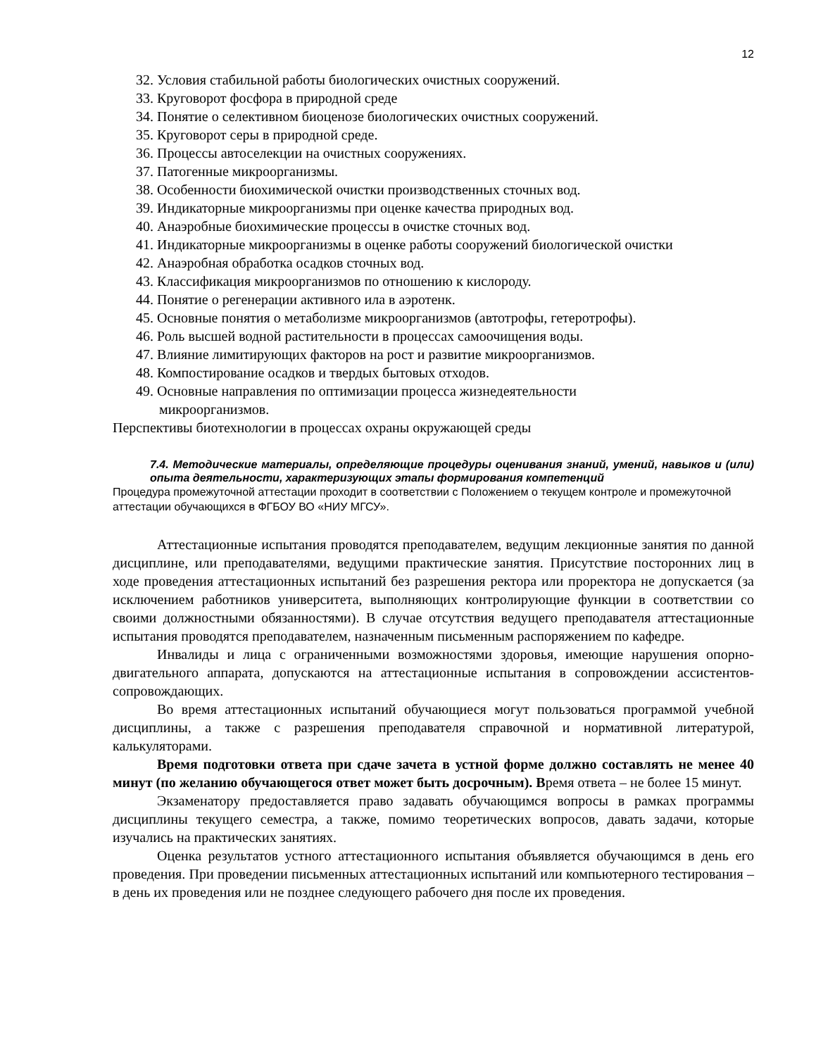12
32. Условия стабильной работы биологических очистных сооружений.
33. Круговорот фосфора в природной среде
34. Понятие о селективном биоценозе биологических очистных сооружений.
35. Круговорот серы в природной среде.
36. Процессы автоселекции на очистных сооружениях.
37. Патогенные микроорганизмы.
38. Особенности биохимической очистки производственных сточных вод.
39. Индикаторные микроорганизмы при оценке качества природных вод.
40. Анаэробные биохимические процессы в очистке сточных вод.
41. Индикаторные микроорганизмы в оценке работы сооружений биологической очистки
42. Анаэробная обработка осадков сточных вод.
43. Классификация микроорганизмов по отношению к кислороду.
44. Понятие о регенерации активного ила в аэротенк.
45. Основные понятия о метаболизме микроорганизмов (автотрофы, гетеротрофы).
46. Роль высшей водной растительности в процессах самоочищения воды.
47. Влияние лимитирующих факторов на рост и развитие микроорганизмов.
48. Компостирование осадков и твердых бытовых отходов.
49. Основные направления по оптимизации процесса жизнедеятельности
микроорганизмов.
Перспективы биотехнологии в процессах охраны окружающей среды
7.4. Методические материалы, определяющие процедуры оценивания знаний, умений, навыков и (или) опыта деятельности, характеризующих этапы формирования компетенций
Процедура промежуточной аттестации проходит в соответствии с Положением о текущем контроле и промежуточной аттестации обучающихся в ФГБОУ ВО «НИУ МГСУ».
Аттестационные испытания проводятся преподавателем, ведущим лекционные занятия по данной дисциплине, или преподавателями, ведущими практические занятия. Присутствие посторонних лиц в ходе проведения аттестационных испытаний без разрешения ректора или проректора не допускается (за исключением работников университета, выполняющих контролирующие функции в соответствии со своими должностными обязанностями). В случае отсутствия ведущего преподавателя аттестационные испытания проводятся преподавателем, назначенным письменным распоряжением по кафедре.
Инвалиды и лица с ограниченными возможностями здоровья, имеющие нарушения опорно-двигательного аппарата, допускаются на аттестационные испытания в сопровождении ассистентов-сопровождающих.
Во время аттестационных испытаний обучающиеся могут пользоваться программой учебной дисциплины, а также с разрешения преподавателя справочной и нормативной литературой, калькуляторами.
Время подготовки ответа при сдаче зачета в устной форме должно составлять не менее 40 минут (по желанию обучающегося ответ может быть досрочным). Время ответа – не более 15 минут.
Экзаменатору предоставляется право задавать обучающимся вопросы в рамках программы дисциплины текущего семестра, а также, помимо теоретических вопросов, давать задачи, которые изучались на практических занятиях.
Оценка результатов устного аттестационного испытания объявляется обучающимся в день его проведения. При проведении письменных аттестационных испытаний или компьютерного тестирования – в день их проведения или не позднее следующего рабочего дня после их проведения.